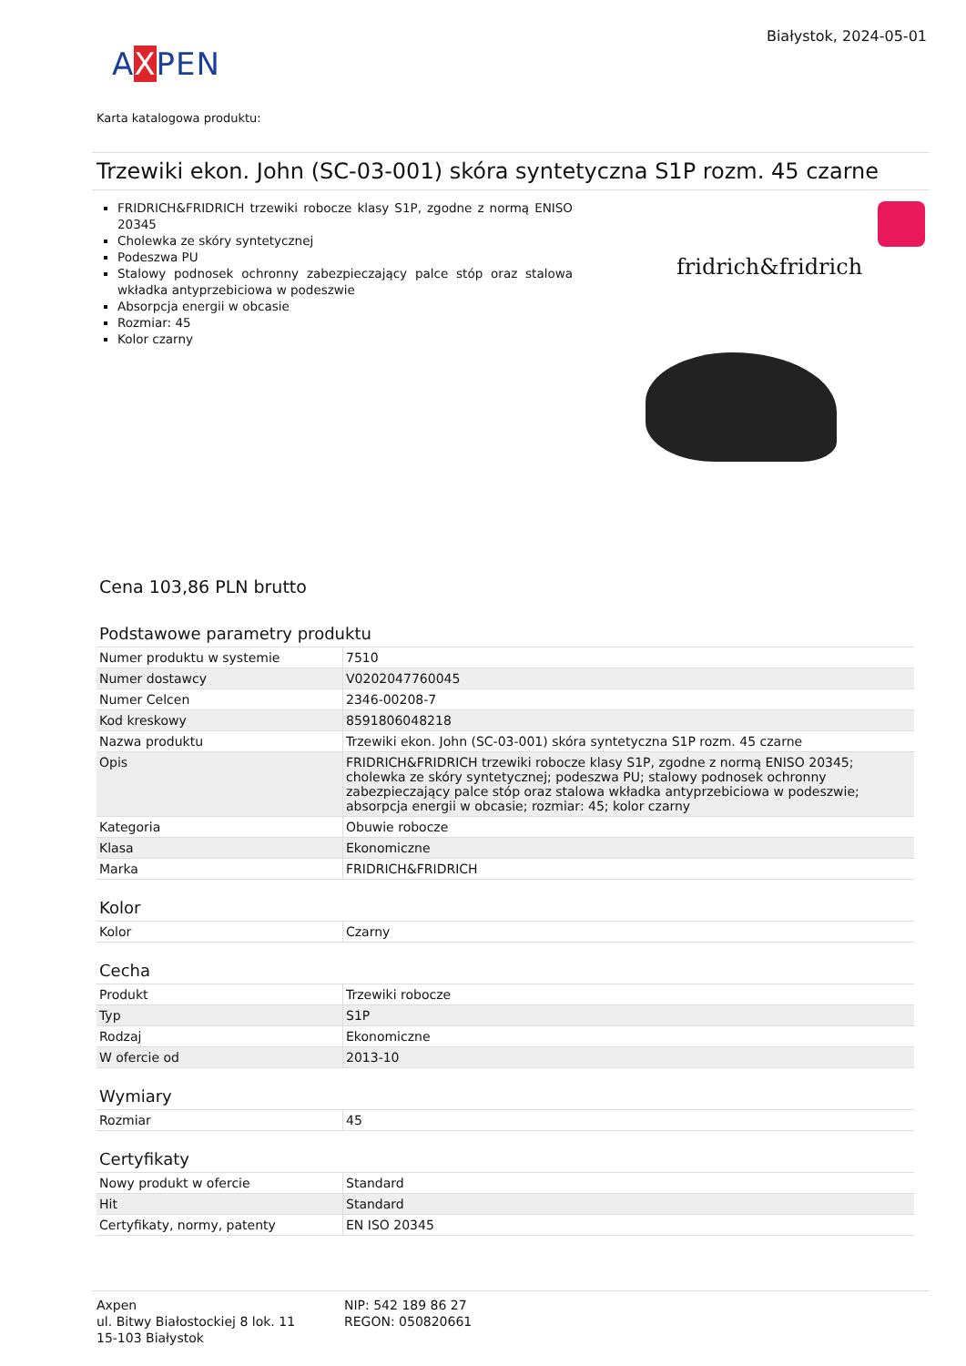Białystok, 2024-05-01
AXPEN
Karta katalogowa produktu:
Trzewiki ekon. John (SC-03-001) skóra syntetyczna S1P rozm. 45 czarne
FRIDRICH&FRIDRICH trzewiki robocze klasy S1P, zgodne z normą ENISO 20345
Cholewka ze skóry syntetycznej
Podeszwa PU
Stalowy podnosek ochronny zabezpieczający palce stóp oraz stalowa wkładka antyprzebiciowa w podeszwie
Absorpcja energii w obcasie
Rozmiar: 45
Kolor czarny
fridrich&fridrich
Cena 103,86 PLN brutto
Podstawowe parametry produktu
| Numer produktu w systemie | 7510 |
| Numer dostawcy | V0202047760045 |
| Numer Celcen | 2346-00208-7 |
| Kod kreskowy | 8591806048218 |
| Nazwa produktu | Trzewiki ekon. John (SC-03-001) skóra syntetyczna S1P rozm. 45 czarne |
| Opis | FRIDRICH&FRIDRICH trzewiki robocze klasy S1P, zgodne z normą ENISO 20345; cholewka ze skóry syntetycznej; podeszwa PU; stalowy podnosek ochronny zabezpieczający palce stóp oraz stalowa wkładka antyprzebiciowa w podeszwie; absorpcja energii w obcasie; rozmiar: 45; kolor czarny |
| Kategoria | Obuwie robocze |
| Klasa | Ekonomiczne |
| Marka | FRIDRICH&FRIDRICH |
Kolor
| Kolor | Czarny |
Cecha
| Produkt | Trzewiki robocze |
| Typ | S1P |
| Rodzaj | Ekonomiczne |
| W ofercie od | 2013-10 |
Wymiary
| Rozmiar | 45 |
Certyfikaty
| Nowy produkt w ofercie | Standard |
| Hit | Standard |
| Certyfikaty, normy, patenty | EN ISO 20345 |
Axpen
ul. Bitwy Białostockiej 8 lok. 11
15-103 Białystok
NIP: 542 189 86 27
REGON: 050820661